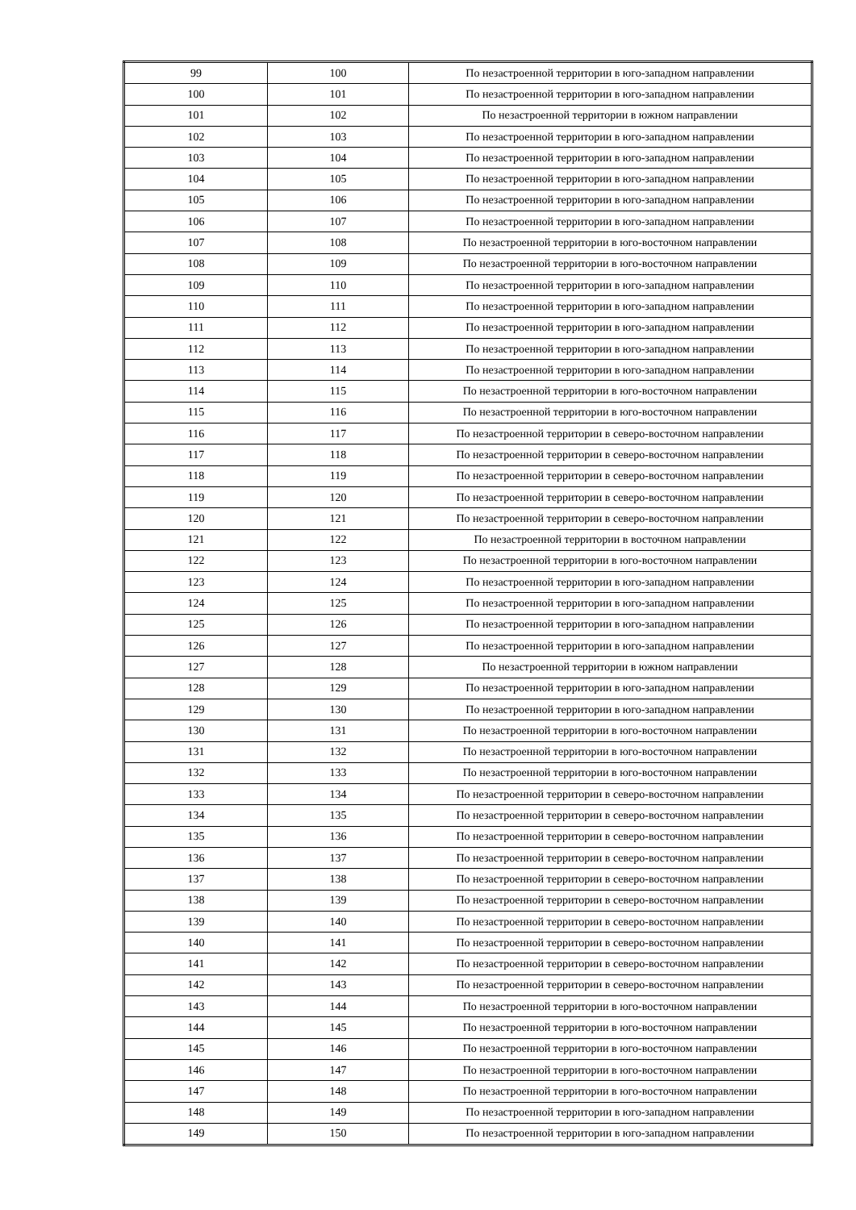| 99 | 100 | По незастроенной территории в юго-западном направлении |
| 100 | 101 | По незастроенной территории в юго-западном направлении |
| 101 | 102 | По незастроенной территории в южном направлении |
| 102 | 103 | По незастроенной территории в юго-западном направлении |
| 103 | 104 | По незастроенной территории в юго-западном направлении |
| 104 | 105 | По незастроенной территории в юго-западном направлении |
| 105 | 106 | По незастроенной территории в юго-западном направлении |
| 106 | 107 | По незастроенной территории в юго-западном направлении |
| 107 | 108 | По незастроенной территории в юго-восточном направлении |
| 108 | 109 | По незастроенной территории в юго-восточном направлении |
| 109 | 110 | По незастроенной территории в юго-западном направлении |
| 110 | 111 | По незастроенной территории в юго-западном направлении |
| 111 | 112 | По незастроенной территории в юго-западном направлении |
| 112 | 113 | По незастроенной территории в юго-западном направлении |
| 113 | 114 | По незастроенной территории в юго-западном направлении |
| 114 | 115 | По незастроенной территории в юго-восточном направлении |
| 115 | 116 | По незастроенной территории в юго-восточном направлении |
| 116 | 117 | По незастроенной территории в северо-восточном направлении |
| 117 | 118 | По незастроенной территории в северо-восточном направлении |
| 118 | 119 | По незастроенной территории в северо-восточном направлении |
| 119 | 120 | По незастроенной территории в северо-восточном направлении |
| 120 | 121 | По незастроенной территории в северо-восточном направлении |
| 121 | 122 | По незастроенной территории в восточном направлении |
| 122 | 123 | По незастроенной территории в юго-восточном направлении |
| 123 | 124 | По незастроенной территории в юго-западном направлении |
| 124 | 125 | По незастроенной территории в юго-западном направлении |
| 125 | 126 | По незастроенной территории в юго-западном направлении |
| 126 | 127 | По незастроенной территории в юго-западном направлении |
| 127 | 128 | По незастроенной территории в южном направлении |
| 128 | 129 | По незастроенной территории в юго-западном направлении |
| 129 | 130 | По незастроенной территории в юго-западном направлении |
| 130 | 131 | По незастроенной территории в юго-восточном направлении |
| 131 | 132 | По незастроенной территории в юго-восточном направлении |
| 132 | 133 | По незастроенной территории в юго-восточном направлении |
| 133 | 134 | По незастроенной территории в северо-восточном направлении |
| 134 | 135 | По незастроенной территории в северо-восточном направлении |
| 135 | 136 | По незастроенной территории в северо-восточном направлении |
| 136 | 137 | По незастроенной территории в северо-восточном направлении |
| 137 | 138 | По незастроенной территории в северо-восточном направлении |
| 138 | 139 | По незастроенной территории в северо-восточном направлении |
| 139 | 140 | По незастроенной территории в северо-восточном направлении |
| 140 | 141 | По незастроенной территории в северо-восточном направлении |
| 141 | 142 | По незастроенной территории в северо-восточном направлении |
| 142 | 143 | По незастроенной территории в северо-восточном направлении |
| 143 | 144 | По незастроенной территории в юго-восточном направлении |
| 144 | 145 | По незастроенной территории в юго-восточном направлении |
| 145 | 146 | По незастроенной территории в юго-восточном направлении |
| 146 | 147 | По незастроенной территории в юго-восточном направлении |
| 147 | 148 | По незастроенной территории в юго-восточном направлении |
| 148 | 149 | По незастроенной территории в юго-западном направлении |
| 149 | 150 | По незастроенной территории в юго-западном направлении |